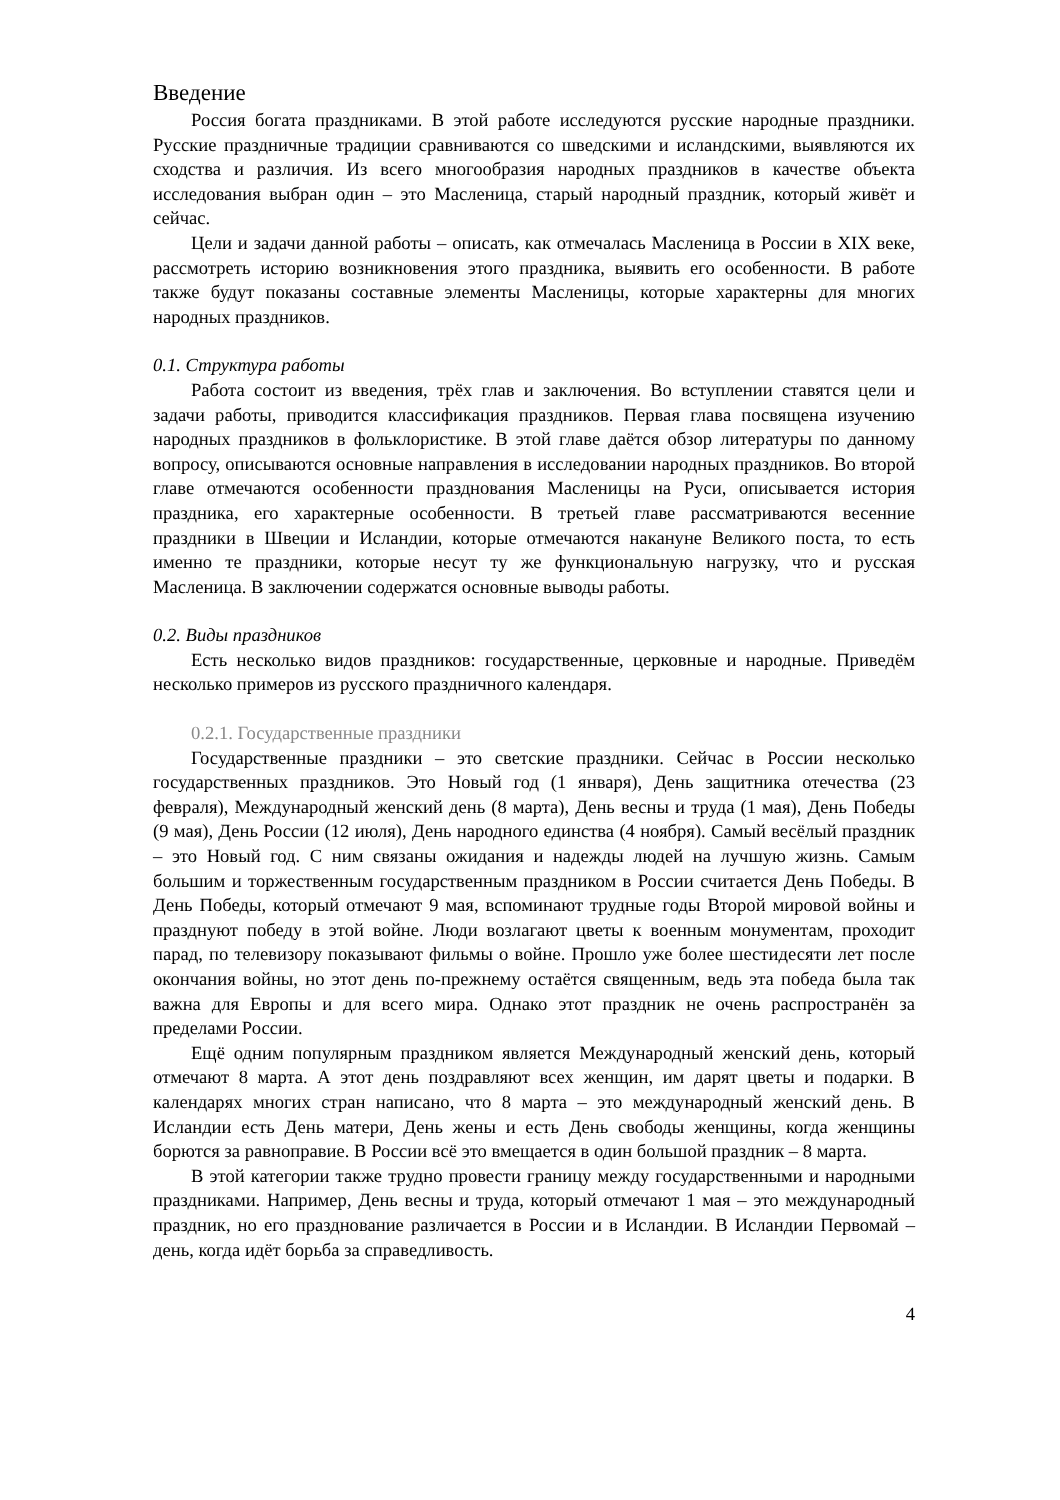Введение
Россия богата праздниками. В этой работе исследуются русские народные праздники. Русские праздничные традиции сравниваются со шведскими и исландскими, выявляются их сходства и различия. Из всего многообразия народных праздников в качестве объекта исследования выбран один – это Масленица, старый народный праздник, который живёт и сейчас.
Цели и задачи данной работы – описать, как отмечалась Масленица в России в XIX веке, рассмотреть историю возникновения этого праздника, выявить его особенности. В работе также будут показаны составные элементы Масленицы, которые характерны для многих народных праздников.
0.1. Структура работы
Работа состоит из введения, трёх глав и заключения. Во вступлении ставятся цели и задачи работы, приводится классификация праздников. Первая глава посвящена изучению народных праздников в фольклористике. В этой главе даётся обзор литературы по данному вопросу, описываются основные направления в исследовании народных праздников. Во второй главе отмечаются особенности празднования Масленицы на Руси, описывается история праздника, его характерные особенности. В третьей главе рассматриваются весенние праздники в Швеции и Исландии, которые отмечаются накануне Великого поста, то есть именно те праздники, которые несут ту же функциональную нагрузку, что и русская Масленица. В заключении содержатся основные выводы работы.
0.2. Виды праздников
Есть несколько видов праздников: государственные, церковные и народные. Приведём несколько примеров из русского праздничного календаря.
0.2.1. Государственные праздники
Государственные праздники – это светские праздники. Сейчас в России несколько государственных праздников. Это Новый год (1 января), День защитника отечества (23 февраля), Международный женский день (8 марта), День весны и труда (1 мая), День Победы (9 мая), День России (12 июля), День народного единства (4 ноября). Самый весёлый праздник – это Новый год. С ним связаны ожидания и надежды людей на лучшую жизнь. Самым большим и торжественным государственным праздником в России считается День Победы. В День Победы, который отмечают 9 мая, вспоминают трудные годы Второй мировой войны и празднуют победу в этой войне. Люди возлагают цветы к военным монументам, проходит парад, по телевизору показывают фильмы о войне. Прошло уже более шестидесяти лет после окончания войны, но этот день по-прежнему остаётся священным, ведь эта победа была так важна для Европы и для всего мира. Однако этот праздник не очень распространён за пределами России.
Ещё одним популярным праздником является Международный женский день, который отмечают 8 марта. А этот день поздравляют всех женщин, им дарят цветы и подарки. В календарях многих стран написано, что 8 марта – это международный женский день. В Исландии есть День матери, День жены и есть День свободы женщины, когда женщины борются за равноправие. В России всё это вмещается в один большой праздник – 8 марта.
В этой категории также трудно провести границу между государственными и народными праздниками. Например, День весны и труда, который отмечают 1 мая – это международный праздник, но его празднование различается в России и в Исландии. В Исландии Первомай – день, когда идёт борьба за справедливость.
4